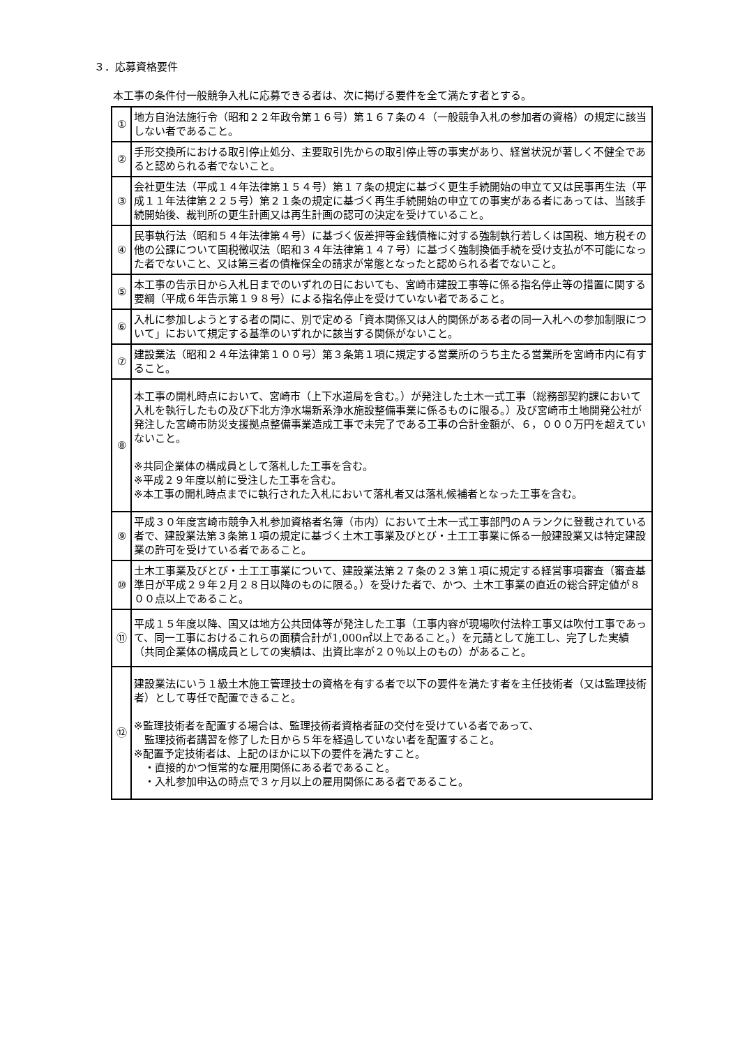３．応募資格要件
本工事の条件付一般競争入札に応募できる者は、次に掲げる要件を全て満たす者とする。
| ① | 地方自治法施行令（昭和２２年政令第１６号）第１６７条の４（一般競争入札の参加者の資格）の規定に該当しない者であること。 |
| ② | 手形交換所における取引停止処分、主要取引先からの取引停止等の事実があり、経営状況が著しく不健全であると認められる者でないこと。 |
| ③ | 会社更生法（平成１４年法律第１５４号）第１７条の規定に基づく更生手続開始の申立て又は民事再生法（平成１１年法律第２２５号）第２１条の規定に基づく再生手続開始の申立ての事実がある者にあっては、当該手続開始後、裁判所の更生計画又は再生計画の認可の決定を受けていること。 |
| ④ | 民事執行法（昭和５４年法律第４号）に基づく仮差押等金銭債権に対する強制執行若しくは国税、地方税その他の公課について国税徴収法（昭和３４年法律第１４７号）に基づく強制換価手続を受け支払が不可能になった者でないこと、又は第三者の債権保全の請求が常態となったと認められる者でないこと。 |
| ⑤ | 本工事の告示日から入札日までのいずれの日においても、宮崎市建設工事等に係る指名停止等の措置に関する要綱（平成６年告示第１９８号）による指名停止を受けていない者であること。 |
| ⑥ | 入札に参加しようとする者の間に、別で定める「資本関係又は人的関係がある者の同一入札への参加制限について」において規定する基準のいずれかに該当する関係がないこと。 |
| ⑦ | 建設業法（昭和２４年法律第１００号）第３条第１項に規定する営業所のうち主たる営業所を宮崎市内に有すること。 |
| ⑧ | 本工事の開札時点において、宮崎市（上下水道局を含む。）が発注した土木一式工事（総務部契約課において入札を執行したもの及び下北方浄水場新系浄水施設整備事業に係るものに限る。）及び宮崎市土地開発公社が発注した宮崎市防災支援拠点整備事業造成工事で未完了である工事の合計金額が、６，０００万円を超えていないこと。 ※共同企業体の構成員として落札した工事を含む。 ※平成２９年度以前に受注した工事を含む。 ※本工事の開札時点までに執行された入札において落札者又は落札候補者となった工事を含む。 |
| ⑨ | 平成３０年度宮崎市競争入札参加資格者名簿（市内）において土木一式工事部門のＡランクに登載されている者で、建設業法第３条第１項の規定に基づく土木工事業及びとび・土工工事業に係る一般建設業又は特定建設業の許可を受けている者であること。 |
| ⑩ | 土木工事業及びとび・土工工事業について、建設業法第２７条の２３第１項に規定する経営事項審査（審査基準日が平成２９年２月２８日以降のものに限る。）を受けた者で、かつ、土木工事業の直近の総合評定値が８００点以上であること。 |
| ⑪ | 平成１５年度以降、国又は地方公共団体等が発注した工事（工事内容が現場吹付法枠工事又は吹付工事であって、同一工事におけるこれらの面積合計が1,000㎡以上であること。）を元請として施工し、完了した実績（共同企業体の構成員としての実績は、出資比率が２０％以上のもの）があること。 |
| ⑫ | 建設業法にいう１級土木施工管理技士の資格を有する者で以下の要件を満たす者を主任技術者（又は監理技術者）として専任で配置できること。 ※監理技術者を配置する場合は、監理技術者資格者証の交付を受けている者であって、 監理技術者講習を修了した日から５年を経過していない者を配置すること。 ※配置予定技術者は、上記のほかに以下の要件を満たすこと。 ・直接的かつ恒常的な雇用関係にある者であること。 ・入札参加申込の時点で３ヶ月以上の雇用関係にある者であること。 |